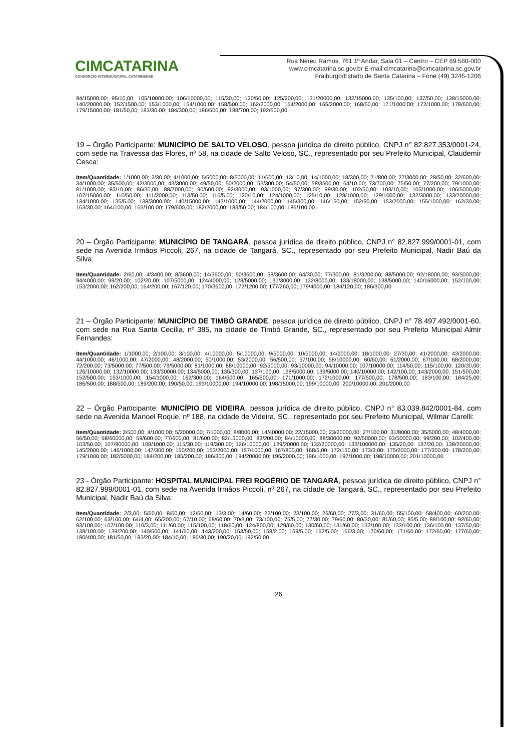CIMCATARINA
CONSÓRCIO INTERMUNICIPAL CATARINENSE
Rua Nereu Ramos, 761 1º Andar, Sala 01 – Centro – CEP 89.580-000
www.cimcatarina.sc.gov.br E-mail:cimcatarina@cimcatarina.sc.gov.br
Fraiburgo/Estado de Santa Catarina – Fone (49) 3246-1206
94/15000,00; 95/10,00; 105/10000,00; 106/10000,00; 115/30,00; 120/50,00; 125/200,00; 131/20000,00; 132/15000,00; 135/100,00; 137/50,00; 138/15000,00; 140/20000,00; 152/1500,00; 153/1000,00; 154/1000,00; 158/500,00; 162/2000,00; 164/2000,00; 165/2000,00; 168/50,00; 171/1000,00; 172/1000,00; 178/600,00; 179/15000,00; 181/50,00; 183/30,00; 184/300,00; 186/500,00; 188/700,00; 192/500,00
19 – Órgão Participante: MUNICÍPIO DE SALTO VELOSO, pessoa jurídica de direito público, CNPJ n° 82.827.353/0001-24, com sede na Travessa das Flores, nº 58, na cidade de Salto Veloso, SC., representado por seu Prefeito Municipal, Claudemir Cesca:
Item/Quantidade: 1/1000,00; 2/30,00; 4/1000,00; 5/5000,00; 8/5000,00; 11/600,00; 13/10,00; 14/1000,00; 18/300,00; 21/800,00; 27/3000,00; 28/50,00; 32/600,00; 34/1000,00; 35/500,00; 42/3000,00; 43/3000,00; 49/50,00; 50/2000,00; 53/300,00; 54/50,00; 58/3500,00; 64/10,00; 73/700,00; 75/50,00; 77/200,00; 79/1000,00; 81/1000,00; 83/10,00; 86/30,00; 88/7000,00; 90/600,00; 92/3000,00; 93/1000,00; 97/300,00; 99/30,00; 102/50,00; 103/10,00; 105/1000,00; 106/5000,00; 107/15000,00; 110/50,00; 111/2000,00; 113/50,00; 116/5,00; 120/10,00; 124/1000,00; 125/10,00; 128/1000,00; 129/1000,00; 132/3000,00; 133/20000,00; 134/1000,00; 135/5,00; 138/3000,00; 140/15000,00; 143/1000,00; 144/2000,00; 145/300,00; 146/150,00; 152/50,00; 153/2000,00; 155/1000,00; 162/30,00; 163/30,00; 164/100,00; 165/100,00; 179/600,00; 182/2000,00; 183/50,00; 184/100,00; 186/100,00
20 – Órgão Participante: MUNICÍPIO DE TANGARÁ, pessoa jurídica de direito público, CNPJ n° 82.827.999/0001-01, com sede na Avenida Irmãos Piccoli, 267, na cidade de Tangará, SC., representado por seu Prefeito Municipal, Nadir Baú da Silva:
Item/Quantidade: 2/60,00; 4/3400,00; 8/3600,00; 14/3600,00; 50/3600,00; 58/3600,00; 64/30,00; 77/300,00; 81/3200,00; 88/5000,00; 92/18000,00; 93/5000,00; 94/4000,00; 99/20,00; 102/20,00; 107/5000,00; 124/4000,00; 128/5000,00; 131/3000,00; 132/8000,00; 133/18000,00; 138/5000,00; 140/16000,00; 152/100,00; 153/2000,00; 162/200,00; 164/200,00; 167/120,00; 170/3600,00; 172/1200,00; 177/260,00; 179/4000,00; 184/120,00; 186/300,00
21 – Órgão Participante: MUNICÍPIO DE TIMBÓ GRANDE, pessoa jurídica de direito público, CNPJ n° 78.497.492/0001-60, com sede na Rua Santa Cecília, nº 385, na cidade de Timbó Grande, SC., representado por seu Prefeito Municipal Almir Fernandes:
Item/Quantidade: 1/1000,00; 2/100,00; 3/100,00; 4/10000,00; 5/10000,00; 9/5000,00; 10/5000,00; 14/2000,00; 18/1000,00; 27/30,00; 41/2000,00; 43/2000,00; 44/1000,00; 46/1000,00; 47/2000,00; 48/2000,00; 50/1000,00; 53/2000,00; 56/500,00; 57/100,00; 58/10000,00; 60/60,00; 61/2000,00; 67/100,00; 68/2000,00; 72/200,00; 73/5000,00; 77/500,00; 79/5000,00; 81/1000,00; 88/10000,00; 92/5000,00; 93/10000,00; 94/10000,00; 107/10000,00; 114/50,00; 115/100,00; 120/30,00; 126/10000,00; 132/10000,00; 133/30000,00; 134/5000,00; 135/300,00; 137/100,00; 138/5000,00; 139/5000,00; 140/10000,00; 142/100,00; 143/2000,00; 151/500,00; 152/500,00; 153/1000,00; 154/1000,00; 162/300,00; 164/500,00; 165/500,00; 171/1000,00; 172/1000,00; 177/500,00; 178/500,00; 183/100,00; 184/25,00; 186/500,00; 188/500,00; 189/200,00; 190/50,00; 193/10000,00; 194/10000,00; 198/15000,00; 199/10000,00; 200/10000,00; 201/2000,00
22 – Órgão Participante: MUNICÍPIO DE VIDEIRA, pessoa jurídica de direito público, CNPJ n° 83.039.842/0001-84, com sede na Avenida Manoel Roque, nº 188, na cidade de Videira, SC., representado por seu Prefeito Municipal, Wilmar Carelli:
Item/Quantidade: 2/500,00; 4/1000,00; 5/20000,00; 7/1000,00; 8/8000,00; 14/40000,00; 22/15000,00; 23/20000,00; 27/100,00; 31/8000,00; 35/5000,00; 48/4000,00; 56/50,00; 58/60000,00; 59/600,00; 77/600,00; 81/600,00; 82/15000,00; 83/200,00; 84/10000,00; 88/30000,00; 92/50000,00; 93/50000,00; 99/200,00; 102/400,00; 103/50,00; 107/80000,00; 108/1000,00; 115/30,00; 119/300,00; 126/10000,00; 129/20000,00; 132/20000,00; 133/100000,00; 135/20,00; 137/20,00; 138/20000,00; 145/2000,00; 146/1000,00; 147/300,00; 150/200,00; 153/2000,00; 157/1000,00; 167/800,00; 168/5,00; 172/150,00; 173/3,00; 175/2000,00; 177/200,00; 178/200,00; 179/1000,00; 182/5000,00; 184/200,00; 185/200,00; 186/300,00; 194/20000,00; 195/2000,00; 196/1000,00; 197/1000,00; 198/10000,00; 201/10000,00
23 - Órgão Participante: HOSPITAL MUNICIPAL FREI ROGÉRIO DE TANGARÁ, pessoa jurídica de direito público, CNPJ n° 82.827.999/0001-01, com sede na Avenida Irmãos Piccoli, nº 267, na cidade de Tangará, SC., representado por seu Prefeito Municipal, Nadir Baú da Silva:
Item/Quantidade: 2/3,00; 5/60,00; 8/60,00; 12/60,00; 13/3,00; 14/60,00; 22/100,00; 23/100,00; 26/60,00; 27/3,00; 31/60,00; 55/100,00; 58/400,00; 60/200,00; 62/100,00; 63/100,00; 64/4,00; 65/200,00; 67/10,00; 68/60,00; 70/3,00; 73/100,00; 75/5,00; 77/30,00; 79/60,00; 80/30,00; 81/60,00; 85/5,00; 88/100,00; 92/60,00; 93/100,00; 107/100,00; 110/3,00; 111/60,00; 115/100,00; 118/60,00; 124/800,00; 129/60,00; 130/60,00; 131/60,00; 132/100,00; 133/100,00; 136/100,00; 137/50,00; 138/100,00; 139/200,00; 140/500,00; 141/60,00; 143/200,00; 153/50,00; 158/2,00; 159/5,00; 162/5,00; 166/3,00; 170/60,00; 171/60,00; 172/60,00; 177/60,00; 180/400,00; 181/50,00; 183/20,00; 184/10,00; 186/30,00; 190/20,00; 192/50,00
26